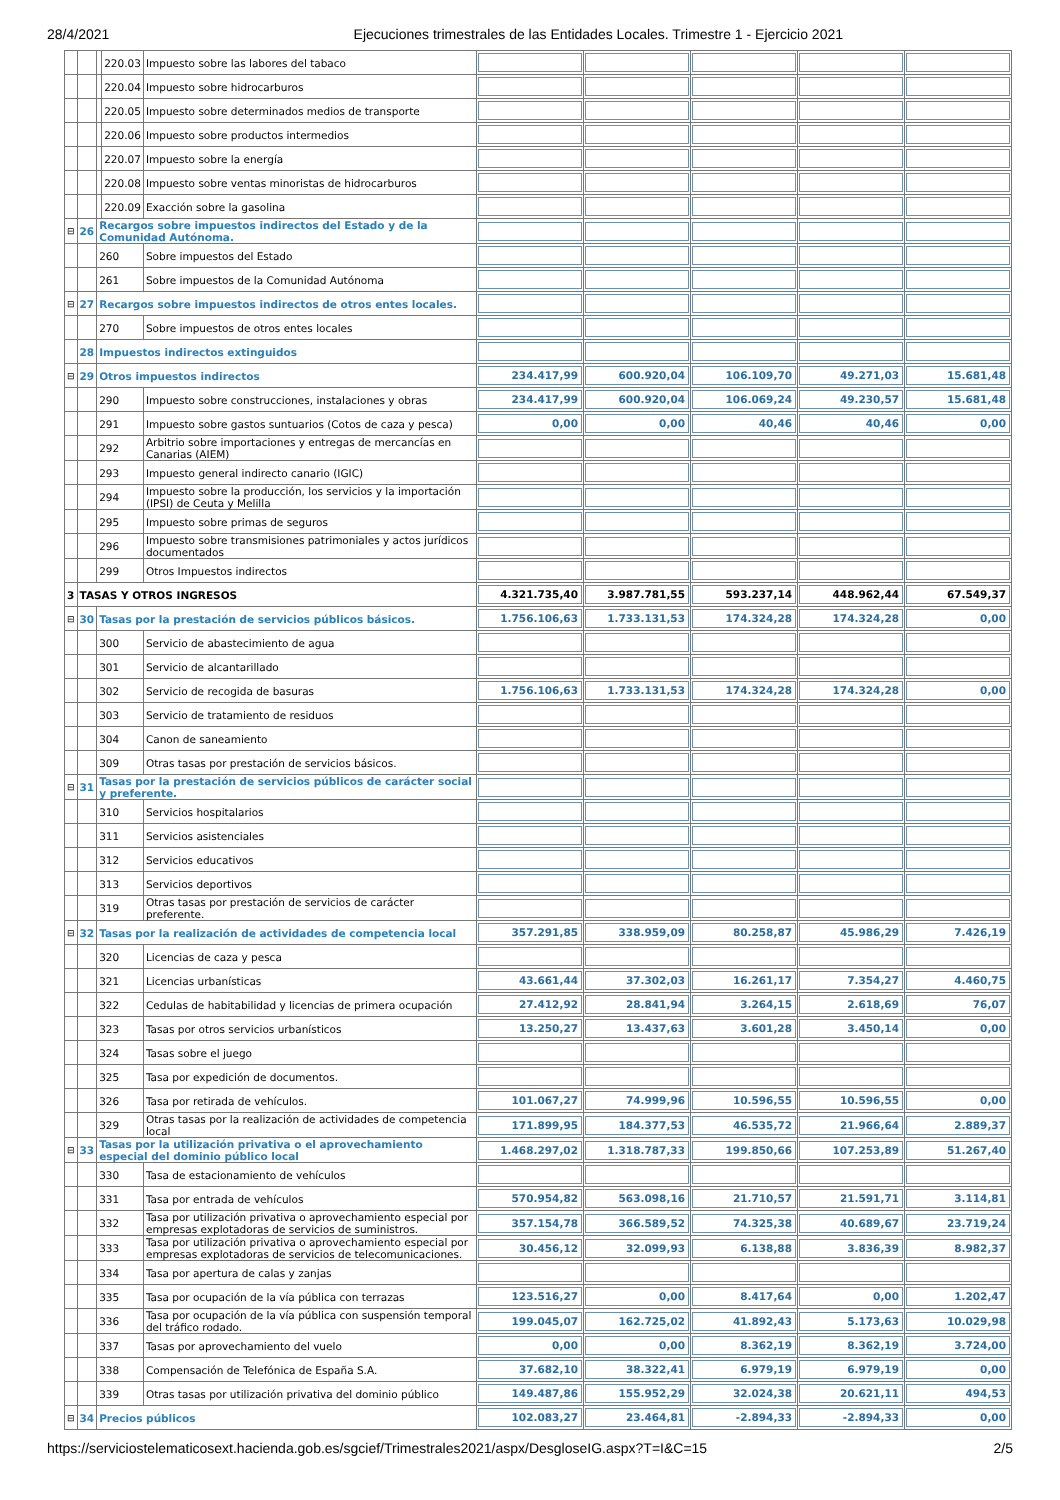28/4/2021 Ejecuciones trimestrales de las Entidades Locales. Trimestre 1 - Ejercicio 2021
| | | | 220.03 | Impuesto sobre las labores del tabaco | | | | | |
| | | | 220.04 | Impuesto sobre hidrocarburos | | | | | |
| | | | 220.05 | Impuesto sobre determinados medios de transporte | | | | | |
| | | | 220.06 | Impuesto sobre productos intermedios | | | | | |
| | | | 220.07 | Impuesto sobre la energía | | | | | |
| | | | 220.08 | Impuesto sobre ventas minoristas de hidrocarburos | | | | | |
| | | | 220.09 | Exacción sobre la gasolina | | | | | |
| ⊟ | 26 | Recargos sobre impuestos indirectos del Estado y de la Comunidad Autónoma. | | | | | | | |
| | | 260 | | Sobre impuestos del Estado | | | | | |
| | | 261 | | Sobre impuestos de la Comunidad Autónoma | | | | | |
| ⊟ | 27 | Recargos sobre impuestos indirectos de otros entes locales. | | | | | | | |
| | | 270 | | Sobre impuestos de otros entes locales | | | | | |
| | 28 | Impuestos indirectos extinguidos | | | | | | | |
| ⊟ | 29 | Otros impuestos indirectos | | | 234.417,99 | 600.920,04 | 106.109,70 | 49.271,03 | 15.681,48 |
| | | 290 | | Impuesto sobre construcciones, instalaciones y obras | 234.417,99 | 600.920,04 | 106.069,24 | 49.230,57 | 15.681,48 |
| | | 291 | | Impuesto sobre gastos suntuarios (Cotos de caza y pesca) | 0,00 | 0,00 | 40,46 | 40,46 | 0,00 |
| | | 292 | | Arbitrio sobre importaciones y entregas de mercancías en Canarias (AIEM) | | | | | |
| | | 293 | | Impuesto general indirecto canario (IGIC) | | | | | |
| | | 294 | | Impuesto sobre la producción, los servicios y la importación (IPSI) de Ceuta y Melilla | | | | | |
| | | 295 | | Impuesto sobre primas de seguros | | | | | |
| | | 296 | | Impuesto sobre transmisiones patrimoniales y actos jurídicos documentados | | | | | |
| | | 299 | | Otros Impuestos indirectos | | | | | |
| 3 | TASAS Y OTROS INGRESOS | | | | 4.321.735,40 | 3.987.781,55 | 593.237,14 | 448.962,44 | 67.549,37 |
| ⊟ | 30 | Tasas por la prestación de servicios públicos básicos. | | | 1.756.106,63 | 1.733.131,53 | 174.324,28 | 174.324,28 | 0,00 |
| | | 300 | | Servicio de abastecimiento de agua | | | | | |
| | | 301 | | Servicio de alcantarillado | | | | | |
| | | 302 | | Servicio de recogida de basuras | 1.756.106,63 | 1.733.131,53 | 174.324,28 | 174.324,28 | 0,00 |
| | | 303 | | Servicio de tratamiento de residuos | | | | | |
| | | 304 | | Canon de saneamiento | | | | | |
| | | 309 | | Otras tasas por prestación de servicios básicos. | | | | | |
| ⊟ | 31 | Tasas por la prestación de servicios públicos de carácter social y preferente. | | | | | | | |
| | | 310 | | Servicios hospitalarios | | | | | |
| | | 311 | | Servicios asistenciales | | | | | |
| | | 312 | | Servicios educativos | | | | | |
| | | 313 | | Servicios deportivos | | | | | |
| | | 319 | | Otras tasas por prestación de servicios de carácter preferente. | | | | | |
| ⊟ | 32 | Tasas por la realización de actividades de competencia local | | | 357.291,85 | 338.959,09 | 80.258,87 | 45.986,29 | 7.426,19 |
| | | 320 | | Licencias de caza y pesca | | | | | |
| | | 321 | | Licencias urbanísticas | 43.661,44 | 37.302,03 | 16.261,17 | 7.354,27 | 4.460,75 |
| | | 322 | | Cedulas de habitabilidad y licencias de primera ocupación | 27.412,92 | 28.841,94 | 3.264,15 | 2.618,69 | 76,07 |
| | | 323 | | Tasas por otros servicios urbanísticos | 13.250,27 | 13.437,63 | 3.601,28 | 3.450,14 | 0,00 |
| | | 324 | | Tasas sobre el juego | | | | | |
| | | 325 | | Tasa por expedición de documentos. | | | | | |
| | | 326 | | Tasa por retirada de vehículos. | 101.067,27 | 74.999,96 | 10.596,55 | 10.596,55 | 0,00 |
| | | 329 | | Otras tasas por la realización de actividades de competencia local | 171.899,95 | 184.377,53 | 46.535,72 | 21.966,64 | 2.889,37 |
| ⊟ | 33 | Tasas por la utilización privativa o el aprovechamiento especial del dominio público local | | | 1.468.297,02 | 1.318.787,33 | 199.850,66 | 107.253,89 | 51.267,40 |
| | | 330 | | Tasa de estacionamiento de vehículos | | | | | |
| | | 331 | | Tasa por entrada de vehículos | 570.954,82 | 563.098,16 | 21.710,57 | 21.591,71 | 3.114,81 |
| | | 332 | | Tasa por utilización privativa o aprovechamiento especial por empresas explotadoras de servicios de suministros. | 357.154,78 | 366.589,52 | 74.325,38 | 40.689,67 | 23.719,24 |
| | | 333 | | Tasa por utilización privativa o aprovechamiento especial por empresas explotadoras de servicios de telecomunicaciones. | 30.456,12 | 32.099,93 | 6.138,88 | 3.836,39 | 8.982,37 |
| | | 334 | | Tasa por apertura de calas y zanjas | | | | | |
| | | 335 | | Tasa por ocupación de la vía pública con terrazas | 123.516,27 | 0,00 | 8.417,64 | 0,00 | 1.202,47 |
| | | 336 | | Tasa por ocupación de la vía pública con suspensión temporal del tráfico rodado. | 199.045,07 | 162.725,02 | 41.892,43 | 5.173,63 | 10.029,98 |
| | | 337 | | Tasas por aprovechamiento del vuelo | 0,00 | 0,00 | 8.362,19 | 8.362,19 | 3.724,00 |
| | | 338 | | Compensación de Telefónica de España S.A. | 37.682,10 | 38.322,41 | 6.979,19 | 6.979,19 | 0,00 |
| | | 339 | | Otras tasas por utilización privativa del dominio público | 149.487,86 | 155.952,29 | 32.024,38 | 20.621,11 | 494,53 |
| ⊟ | 34 | Precios públicos | | | 102.083,27 | 23.464,81 | -2.894,33 | -2.894,33 | 0,00 |
https://serviciostelematicosext.hacienda.gob.es/sgcief/Trimestrales2021/aspx/DesgloseIG.aspx?T=I&C=15 2/5